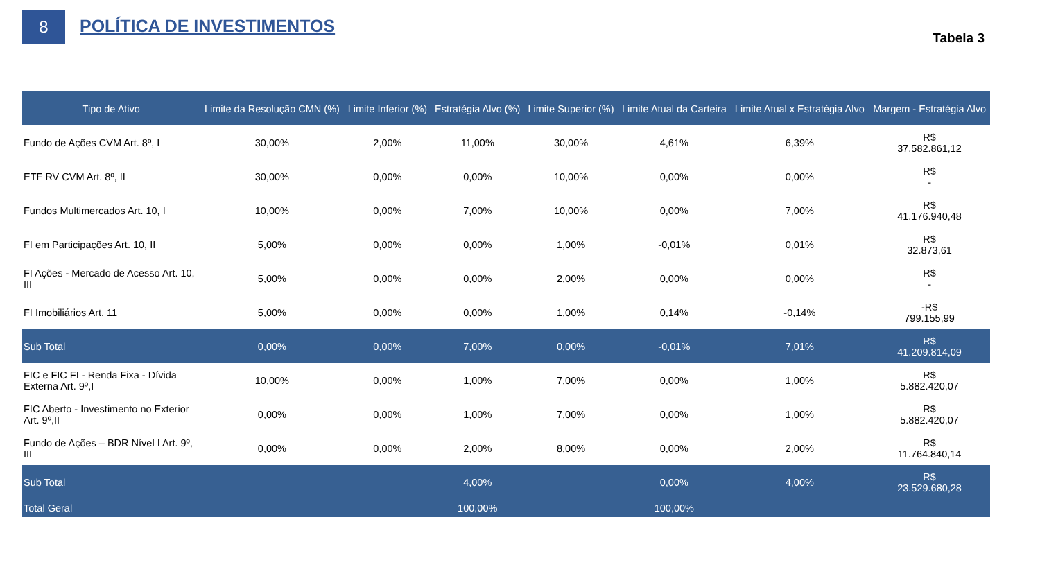8
POLÍTICA DE INVESTIMENTOS
Tabela 3
| Tipo de Ativo | Limite da Resolução CMN (%) | Limite Inferior (%) | Estratégia Alvo (%) | Limite Superior (%) | Limite Atual da Carteira | Limite Atual x Estratégia Alvo | Margem - Estratégia Alvo |
| --- | --- | --- | --- | --- | --- | --- | --- |
| Fundo de Ações CVM Art. 8º, I | 30,00% | 2,00% | 11,00% | 30,00% | 4,61% | 6,39% | R$ 37.582.861,12 |
| ETF RV CVM Art. 8º, II | 30,00% | 0,00% | 0,00% | 10,00% | 0,00% | 0,00% | R$ - |
| Fundos Multimercados Art. 10, I | 10,00% | 0,00% | 7,00% | 10,00% | 0,00% | 7,00% | R$ 41.176.940,48 |
| FI em Participações Art. 10, II | 5,00% | 0,00% | 0,00% | 1,00% | -0,01% | 0,01% | R$ 32.873,61 |
| FI Ações - Mercado de Acesso Art. 10, III | 5,00% | 0,00% | 0,00% | 2,00% | 0,00% | 0,00% | R$ - |
| FI Imobiliários Art. 11 | 5,00% | 0,00% | 0,00% | 1,00% | 0,14% | -0,14% | -R$ 799.155,99 |
| Sub Total | 0,00% | 0,00% | 7,00% | 0,00% | -0,01% | 7,01% | R$ 41.209.814,09 |
| FIC e FIC FI - Renda Fixa - Dívida Externa Art. 9º,I | 10,00% | 0,00% | 1,00% | 7,00% | 0,00% | 1,00% | R$ 5.882.420,07 |
| FIC Aberto - Investimento no Exterior Art. 9º,II | 0,00% | 0,00% | 1,00% | 7,00% | 0,00% | 1,00% | R$ 5.882.420,07 |
| Fundo de Ações – BDR Nível I Art. 9º, III | 0,00% | 0,00% | 2,00% | 8,00% | 0,00% | 2,00% | R$ 11.764.840,14 |
| Sub Total | | | 4,00% | | 0,00% | 4,00% | R$ 23.529.680,28 |
| Total Geral | | | 100,00% | | 100,00% | | |